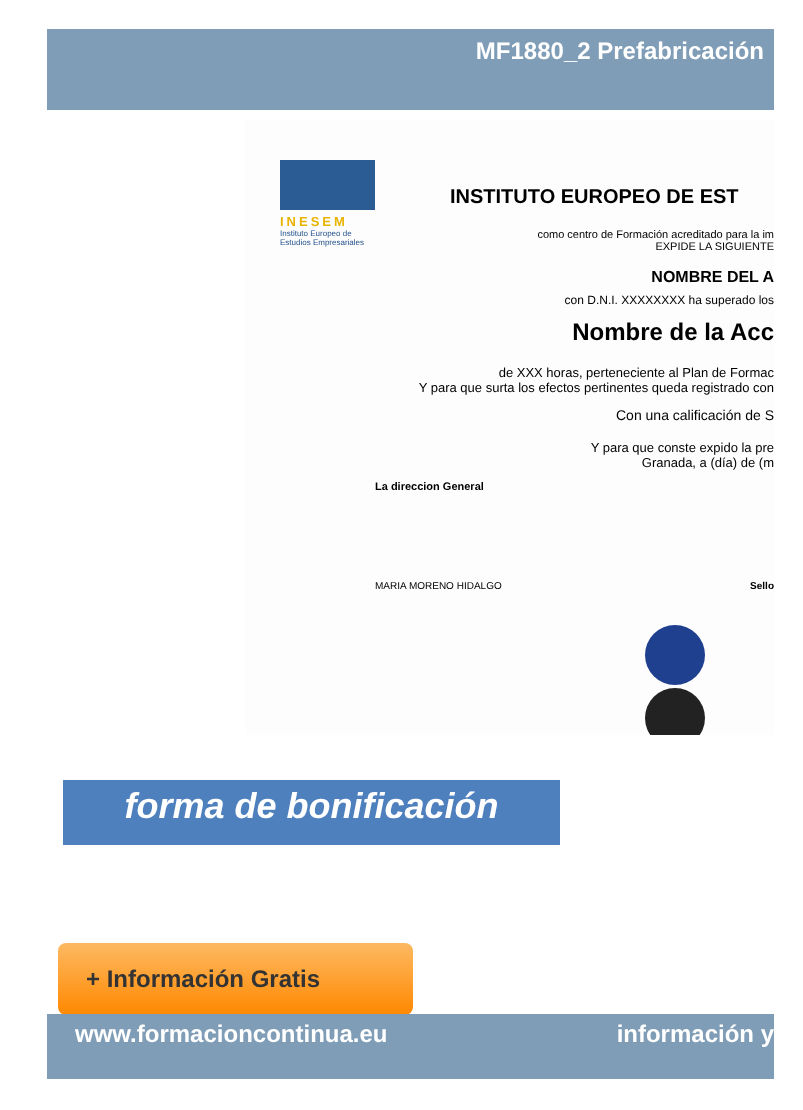MF1880_2 Prefabricación
INESEM
Instituto Europeo de Estudios Empresariales
INSTITUTO EUROPEO DE EST
como centro de Formación acreditado para la im
EXPIDE LA SIGUIENTE
NOMBRE DEL A
con D.N.I. XXXXXXXX ha superado los
Nombre de la Acc
de XXX horas, perteneciente al Plan de Formac
Y para que surta los efectos pertinentes queda registrado con
Con una calificación de S
Y para que conste expido la pre
Granada, a (día) de (m
La direccion General
MARIA MORENO HIDALGO Sello
forma de bonificación
+ Información Gratis
www.formacioncontinua.eu información y